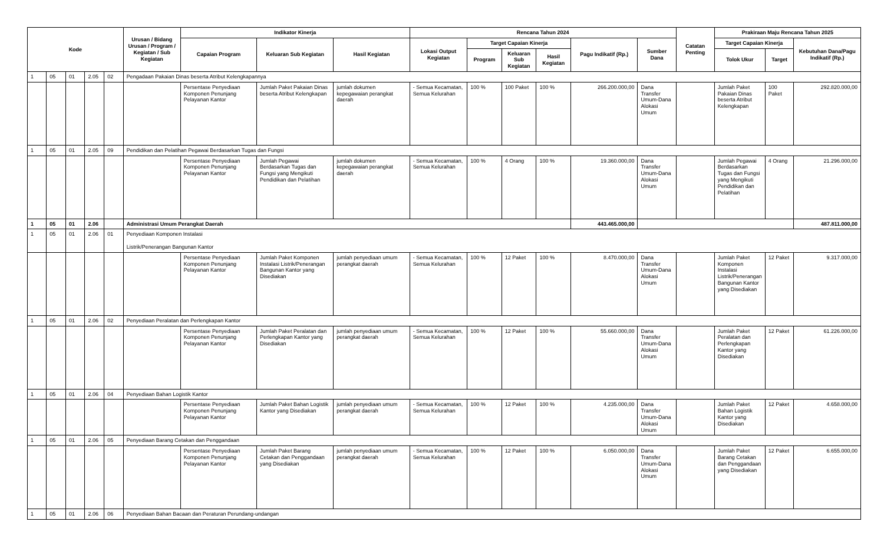| Kode | | | | | Urusan / Bidang Urusan / Program / Kegiatan / Sub Kegiatan | Indikator Kinerja | | | Rencana Tahun 2024 | | | | | | Catatan Penting | Prakiraan Maju Rencana Tahun 2025 | | |
| --- | --- | --- | --- | --- | --- | --- | --- | --- | --- | --- | --- | --- | --- | --- | --- | --- | --- | --- |
| | | | | | | Capaian Program | Keluaran Sub Kegiatan | Hasil Kegiatan | Lokasi Output Kegiatan | Target Capaian Kinerja | | | Pagu Indikatif (Rp.) | Sumber Dana | | Target Capaian Kinerja | | Kebutuhan Dana/Pagu Indikatif (Rp.) |
| | | | | | | | | | | Program | Keluaran Sub Kegiatan | Hasil Kegiatan | | | | Tolok Ukur | Target | |
| 1 | 05 | 01 | 2.05 | 02 | Pengadaan Pakaian Dinas beserta Atribut Kelengkapannya | | | | | | | | | | | | | |
| | | | | | | Persentase Penyediaan Komponen Penunjang Pelayanan Kantor | Jumlah Paket Pakaian Dinas beserta Atribut Kelengkapan | jumlah dokumen kepegawaian perangkat daerah | - Semua Kecamatan, Semua Kelurahan | 100 % | 100 Paket | 100 % | 266.200.000,00 | Dana Transfer Umum-Dana Alokasi Umum | | Jumlah Paket Pakaian Dinas beserta Atribut Kelengkapan | 100 Paket | 292.820.000,00 |
| 1 | 05 | 01 | 2.05 | 09 | Pendidikan dan Pelatihan Pegawai Berdasarkan Tugas dan Fungsi | | | | | | | | | | | | | |
| | | | | | | Persentase Penyediaan Komponen Penunjang Pelayanan Kantor | Jumlah Pegawai Berdasarkan Tugas dan Fungsi yang Mengikuti Pendidikan dan Pelatihan | jumlah dokumen kepegawaian perangkat daerah | - Semua Kecamatan, Semua Kelurahan | 100 % | 4 Orang | 100 % | 19.360.000,00 | Dana Transfer Umum-Dana Alokasi Umum | | Jumlah Pegawai Berdasarkan Tugas dan Fungsi yang Mengikuti Pendidikan dan Pelatihan | 4 Orang | 21.296.000,00 |
| 1 | 05 | 01 | 2.06 | | Administrasi Umum Perangkat Daerah | | | | | | | | 443.465.000,00 | | | | | 487.811.000,00 |
| 1 | 05 | 01 | 2.06 | 01 | Penyediaan Komponen Instalasi Listrik/Penerangan Bangunan Kantor | | | | | | | | | | | | | |
| | | | | | | Persentase Penyediaan Komponen Penunjang Pelayanan Kantor | Jumlah Paket Komponen Instalasi Listrik/Penerangan Bangunan Kantor yang Disediakan | jumlah penyediaan umum perangkat daerah | - Semua Kecamatan, Semua Kelurahan | 100 % | 12 Paket | 100 % | 8.470.000,00 | Dana Transfer Umum-Dana Alokasi Umum | | Jumlah Paket Komponen Instalasi Listrik/Penerangan Bangunan Kantor yang Disediakan | 12 Paket | 9.317.000,00 |
| 1 | 05 | 01 | 2.06 | 02 | Penyediaan Peralatan dan Perlengkapan Kantor | | | | | | | | | | | | | |
| | | | | | | Persentase Penyediaan Komponen Penunjang Pelayanan Kantor | Jumlah Paket Peralatan dan Perlengkapan Kantor yang Disediakan | jumlah penyediaan umum perangkat daerah | - Semua Kecamatan, Semua Kelurahan | 100 % | 12 Paket | 100 % | 55.660.000,00 | Dana Transfer Umum-Dana Alokasi Umum | | Jumlah Paket Peralatan dan Perlengkapan Kantor yang Disediakan | 12 Paket | 61.226.000,00 |
| 1 | 05 | 01 | 2.06 | 04 | Penyediaan Bahan Logistik Kantor | | | | | | | | | | | | | |
| | | | | | | Persentase Penyediaan Komponen Penunjang Pelayanan Kantor | Jumlah Paket Bahan Logistik Kantor yang Disediakan | jumlah penyediaan umum perangkat daerah | - Semua Kecamatan, Semua Kelurahan | 100 % | 12 Paket | 100 % | 4.235.000,00 | Dana Transfer Umum-Dana Alokasi Umum | | Jumlah Paket Bahan Logistik Kantor yang Disediakan | 12 Paket | 4.658.000,00 |
| 1 | 05 | 01 | 2.06 | 05 | Penyediaan Barang Cetakan dan Penggandaan | | | | | | | | | | | | | |
| | | | | | | Persentase Penyediaan Komponen Penunjang Pelayanan Kantor | Jumlah Paket Barang Cetakan dan Penggandaan yang Disediakan | jumlah penyediaan umum perangkat daerah | - Semua Kecamatan, Semua Kelurahan | 100 % | 12 Paket | 100 % | 6.050.000,00 | Dana Transfer Umum-Dana Alokasi Umum | | Jumlah Paket Barang Cetakan dan Penggandaan yang Disediakan | 12 Paket | 6.655.000,00 |
| 1 | 05 | 01 | 2.06 | 06 | Penyediaan Bahan Bacaan dan Peraturan Perundang-undangan | | | | | | | | | | | | | |